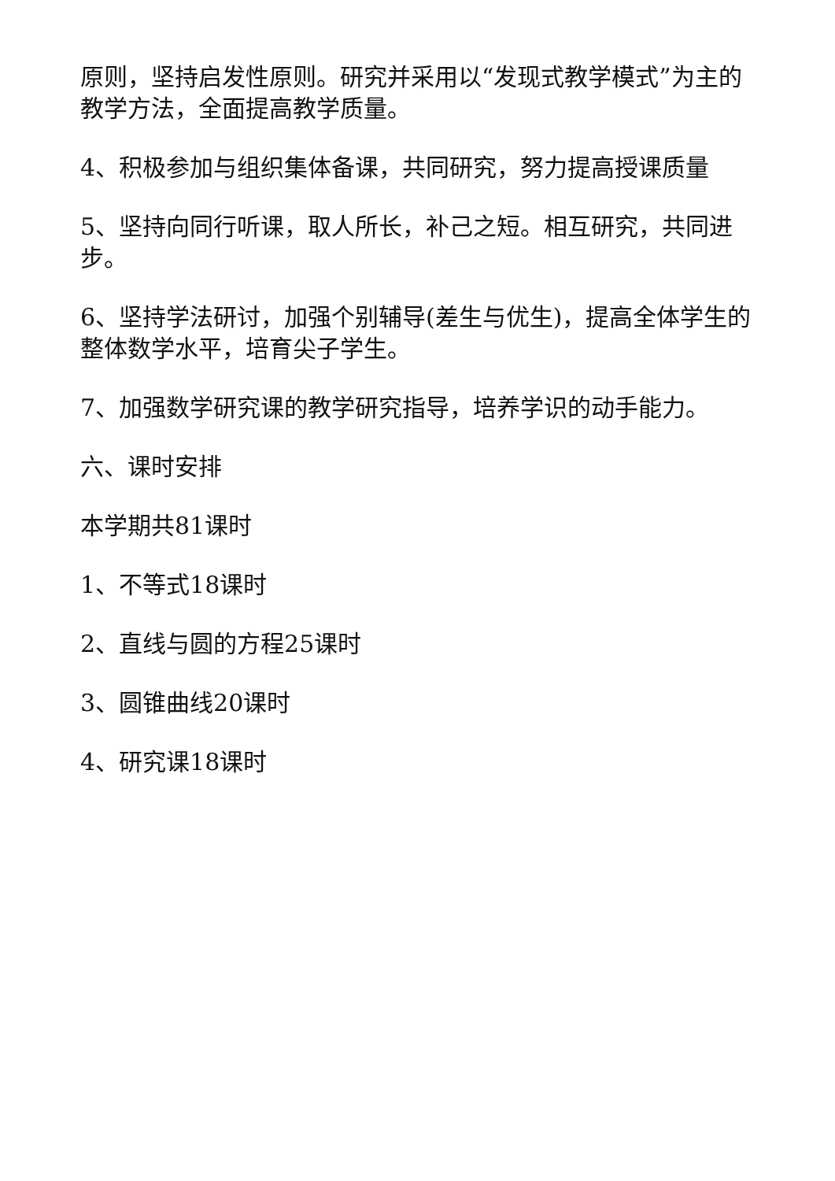原则，坚持启发性原则。研究并采用以“发现式教学模式”为主的教学方法，全面提高教学质量。
4、积极参加与组织集体备课，共同研究，努力提高授课质量
5、坚持向同行听课，取人所长，补己之短。相互研究，共同进步。
6、坚持学法研讨，加强个别辅导(差生与优生)，提高全体学生的整体数学水平，培育尖子学生。
7、加强数学研究课的教学研究指导，培养学识的动手能力。
六、课时安排
本学期共81课时
1、不等式18课时
2、直线与圆的方程25课时
3、圆锥曲线20课时
4、研究课18课时